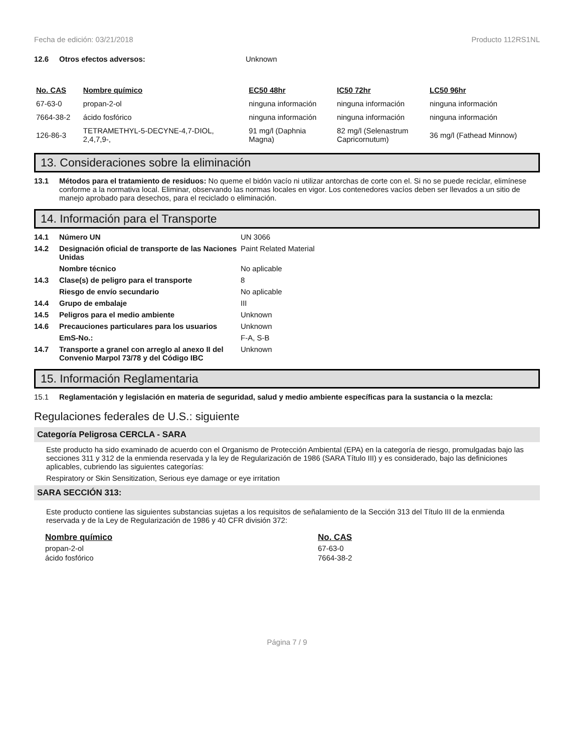Fecha de edición: 03/21/2018 Producto 112RS1NL
12.6 Otros efectos adversos: Unknown
| No. CAS | Nombre químico | EC50 48hr | IC50 72hr | LC50 96hr |
| --- | --- | --- | --- | --- |
| 67-63-0 | propan-2-ol | ninguna información | ninguna información | ninguna información |
| 7664-38-2 | ácido fosfórico | ninguna información | ninguna información | ninguna información |
| 126-86-3 | TETRAMETHYL-5-DECYNE-4,7-DIOL, 2,4,7,9-, | 91 mg/l (Daphnia Magna) | 82 mg/l (Selenastrum Capricornutum) | 36 mg/l (Fathead Minnow) |
13. Consideraciones sobre la eliminación
13.1 Métodos para el tratamiento de residuos: No queme el bidón vacío ni utilizar antorchas de corte con el. Si no se puede reciclar, elimínese conforme a la normativa local. Eliminar, observando las normas locales en vigor. Los contenedores vacíos deben ser llevados a un sitio de manejo aprobado para desechos, para el reciclado o eliminación.
14. Información para el Transporte
14.1 Número UN UN 3066
14.2 Designación oficial de transporte de las Naciones Unidas Paint Related Material
Nombre técnico No aplicable
14.3 Clase(s) de peligro para el transporte 8
Riesgo de envío secundario No aplicable
14.4 Grupo de embalaje III
14.5 Peligros para el medio ambiente Unknown
14.6 Precauciones particulares para los usuarios Unknown
EmS-No.: F-A, S-B
14.7 Transporte a granel con arreglo al anexo II del Convenio Marpol 73/78 y del Código IBC Unknown
15. Información Reglamentaria
15.1 Reglamentación y legislación en materia de seguridad, salud y medio ambiente específicas para la sustancia o la mezcla:
Regulaciones federales de U.S.: siguiente
Categoría Peligrosa CERCLA - SARA
Este producto ha sido examinado de acuerdo con el Organismo de Protección Ambiental (EPA) en la categoría de riesgo, promulgadas bajo las secciones 311 y 312 de la enmienda reservada y la ley de Regularización de 1986 (SARA Título III) y es considerado, bajo las definiciones aplicables, cubriendo las siguientes categorías:
Respiratory or Skin Sensitization, Serious eye damage or eye irritation
SARA SECCIÓN 313:
Este producto contiene las siguientes substancias sujetas a los requisitos de señalamiento de la Sección 313 del Título III de la enmienda reservada y de la Ley de Regularización de 1986 y 40 CFR división 372:
| Nombre químico | No. CAS |
| --- | --- |
| propan-2-ol | 67-63-0 |
| ácido fosfórico | 7664-38-2 |
Página 7 / 9